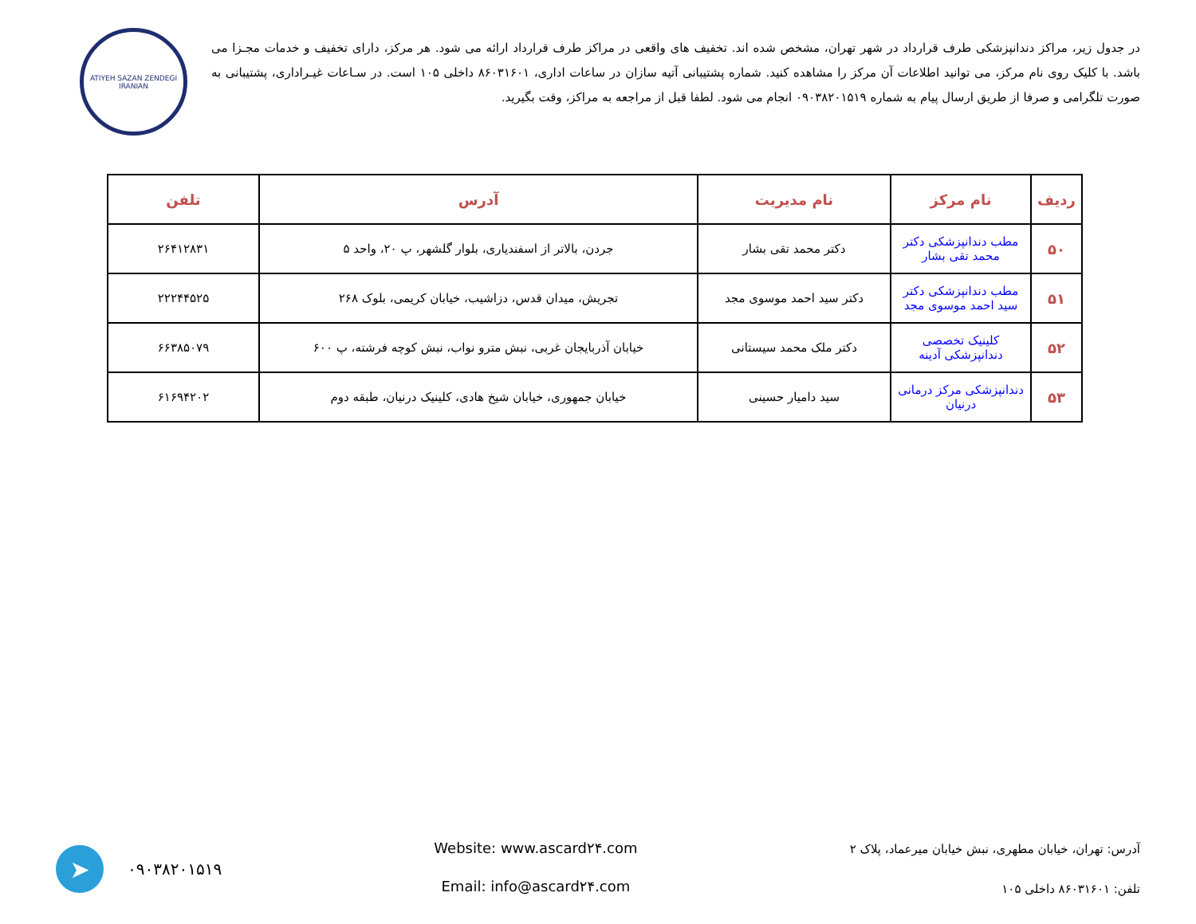در جدول زیر، مراکز دندانپزشکی طرف قرارداد در شهر تهران، مشخص شده اند. تخفیف های واقعی در مراکز طرف قرارداد ارائه می شود. هر مرکز، دارای تخفیف و خدمات مجـزا می باشد. با کلیک روی نام مرکز، می توانید اطلاعات آن مرکز را مشاهده کنید. شماره پشتیبانی آتیه سازان در ساعات اداری، ۸۶۰۳۱۶۰۱ داخلی ۱۰۵ است. در سـاعات غیـراداری، پشتیبانی به صورت تلگرامی و صرفا از طریق ارسال پیام به شماره ۰۹۰۳۸۲۰۱۵۱۹ انجام می شود. لطفا قبل از مراجعه به مراکز، وقت بگیرید.
ATIYEH SAZAN ZENDEGI IRANIAN
| ردیف | نام مرکز | نام مدیریت | آدرس | تلفن |
| --- | --- | --- | --- | --- |
| ۵۰ | مطب دندانپزشکی دکتر محمد تقی بشار | دکتر محمد تقی بشار | جردن، بالاتر از اسفندیاری، بلوار گلشهر، پ ۲۰، واحد ۵ | ۲۶۴۱۲۸۳۱ |
| ۵۱ | مطب دندانپزشکی دکتر سید احمد موسوی مجد | دکتر سید احمد موسوی مجد | تجریش، میدان قدس، دزاشیب، خیابان کریمی، بلوک ۲۶۸ | ۲۲۲۴۴۵۲۵ |
| ۵۲ | کلینیک تخصصی دندانپزشکی آدینه | دکتر ملک محمد سیستانی | خیابان آذربایجان غربی، نبش مترو نواب، نبش کوچه فرشته، پ ۶۰۰ | ۶۶۳۸۵۰۷۹ |
| ۵۳ | دندانپزشکی مرکز درمانی درنیان | سید دامیار حسینی | خیابان جمهوری، خیابان شیخ هادی، کلینیک درنیان، طبقه دوم | ۶۱۶۹۴۲۰۲ |
آدرس: تهران، خیابان مطهری، نبش خیابان میرعماد، پلاک ۲
تلفن: ۸۶۰۳۱۶۰۱ داخلی ۱۰۵
Website: www.ascard۲۴.com
Email: info@ascard۲۴.com
۰۹۰۳۸۲۰۱۵۱۹ ➤